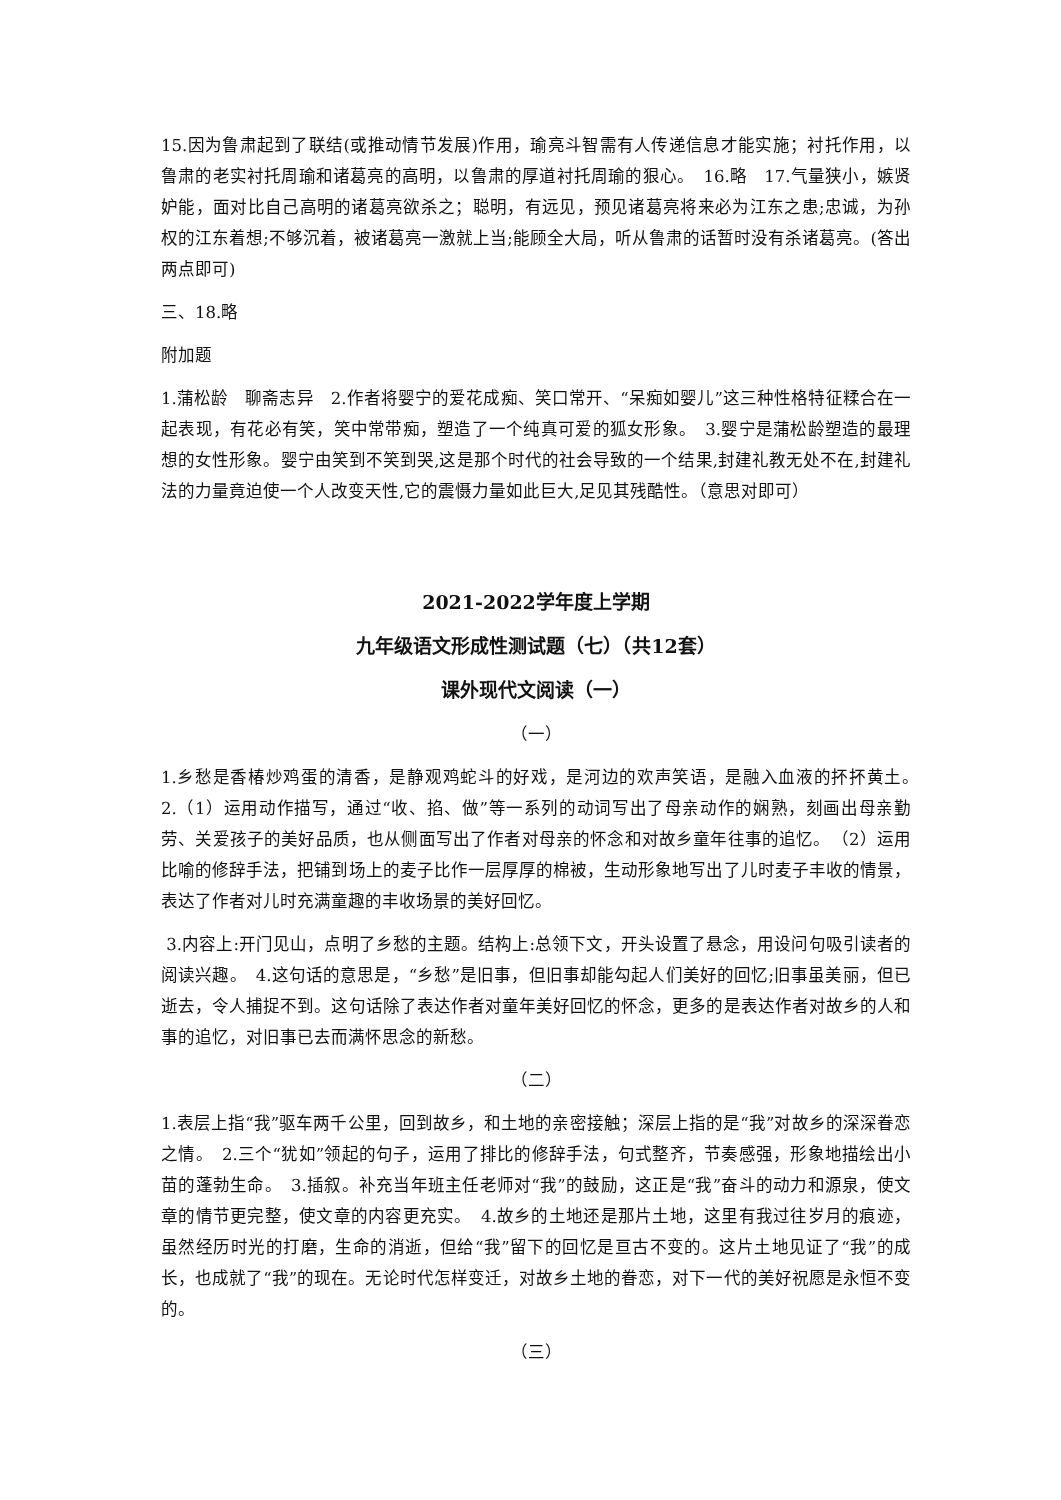15.因为鲁肃起到了联结(或推动情节发展)作用，瑜亮斗智需有人传递信息才能实施；衬托作用，以鲁肃的老实衬托周瑜和诸葛亮的高明，以鲁肃的厚道衬托周瑜的狠心。　16.略　17.气量狭小，嫉贤妒能，面对比自己高明的诸葛亮欲杀之；聪明，有远见，预见诸葛亮将来必为江东之患;忠诚，为孙权的江东着想;不够沉着，被诸葛亮一激就上当;能顾全大局，听从鲁肃的话暂时没有杀诸葛亮。(答出两点即可)
三、18.略
附加题
1.蒲松龄　聊斋志异　2.作者将婴宁的爱花成痴、笑口常开、“呆痴如婴儿”这三种性格特征糅合在一起表现，有花必有笑，笑中常带痴，塑造了一个纯真可爱的狐女形象。　3.婴宁是蒲松龄塑造的最理想的女性形象。婴宁由笑到不笑到哭,这是那个时代的社会导致的一个结果,封建礼教无处不在,封建礼法的力量竟迫使一个人改变天性,它的震慑力量如此巨大,足见其残酷性。（意思对即可）
2021-2022学年度上学期
九年级语文形成性测试题（七）（共12套）
课外现代文阅读（一）
（一）
1.乡愁是香椿炒鸡蛋的清香，是静观鸡蛇斗的好戏，是河边的欢声笑语，是融入血液的抔抔黄土。　2.（1）运用动作描写，通过“收、掐、做”等一系列的动词写出了母亲动作的娴熟，刻画出母亲勤劳、关爱孩子的美好品质，也从侧面写出了作者对母亲的怀念和对故乡童年往事的追忆。　（2）运用比喻的修辞手法，把铺到场上的麦子比作一层厚厚的棉被，生动形象地写出了儿时麦子丰收的情景，表达了作者对儿时充满童趣的丰收场景的美好回忆。
3.内容上:开门见山，点明了乡愁的主题。结构上:总领下文，开头设置了悬念，用设问句吸引读者的阅读兴趣。　4.这句话的意思是，“乡愁”是旧事，但旧事却能勾起人们美好的回忆;旧事虽美丽，但已逝去，令人捕捉不到。这句话除了表达作者对童年美好回忆的怀念，更多的是表达作者对故乡的人和事的追忆，对旧事已去而满怀思念的新愁。
（二）
1.表层上指“我”驱车两千公里，回到故乡，和土地的亲密接触；深层上指的是“我”对故乡的深深眷恋之情。　2.三个“犹如”领起的句子，运用了排比的修辞手法，句式整齐，节奏感强，形象地描绘出小苗的蓬勃生命。　3.插叙。补充当年班主任老师对“我”的鼓励，这正是“我”奋斗的动力和源泉，使文章的情节更完整，使文章的内容更充实。　4.故乡的土地还是那片土地，这里有我过往岁月的痕迹，虽然经历时光的打磨，生命的消逝，但给“我”留下的回忆是亘古不变的。这片土地见证了“我”的成长，也成就了“我”的现在。无论时代怎样变迁，对故乡土地的眷恋，对下一代的美好祝愿是永恒不变的。
（三）